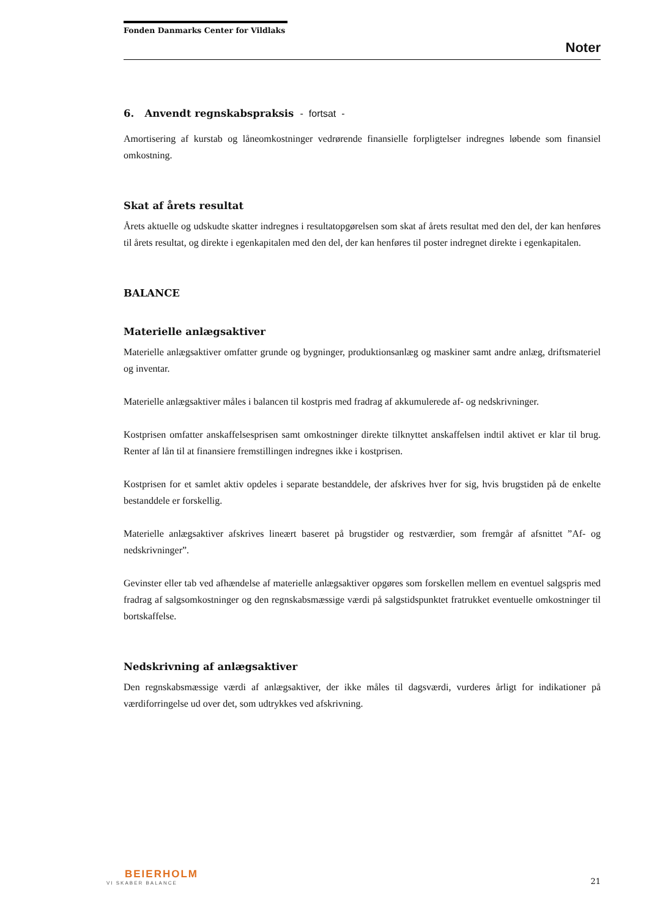Fonden Danmarks Center for Vildlaks
Noter
6. Anvendt regnskabspraksis - fortsat -
Amortisering af kurstab og låneomkostninger vedrørende finansielle forpligtelser indregnes løbende som finansiel omkostning.
Skat af årets resultat
Årets aktuelle og udskudte skatter indregnes i resultatopgørelsen som skat af årets resultat med den del, der kan henføres til årets resultat, og direkte i egenkapitalen med den del, der kan henføres til poster indregnet direkte i egenkapitalen.
BALANCE
Materielle anlægsaktiver
Materielle anlægsaktiver omfatter grunde og bygninger, produktionsanlæg og maskiner samt andre anlæg, driftsmateriel og inventar.
Materielle anlægsaktiver måles i balancen til kostpris med fradrag af akkumulerede af- og nedskrivninger.
Kostprisen omfatter anskaffelsesprisen samt omkostninger direkte tilknyttet anskaffelsen indtil aktivet er klar til brug. Renter af lån til at finansiere fremstillingen indregnes ikke i kostprisen.
Kostprisen for et samlet aktiv opdeles i separate bestanddele, der afskrives hver for sig, hvis brugstiden på de enkelte bestanddele er forskellig.
Materielle anlægsaktiver afskrives lineært baseret på brugstider og restværdier, som fremgår af afsnittet ”Af- og nedskrivninger”.
Gevinster eller tab ved afhændelse af materielle anlægsaktiver opgøres som forskellen mellem en eventuel salgspris med fradrag af salgsomkostninger og den regnskabsmæssige værdi på salgstidspunktet fratrukket eventuelle omkostninger til bortskaffelse.
Nedskrivning af anlægsaktiver
Den regnskabsmæssige værdi af anlægsaktiver, der ikke måles til dagsværdi, vurderes årligt for indikationer på værdiforringelse ud over det, som udtrykkes ved afskrivning.
BEIERHOLM
VI SKABER BALANCE
21